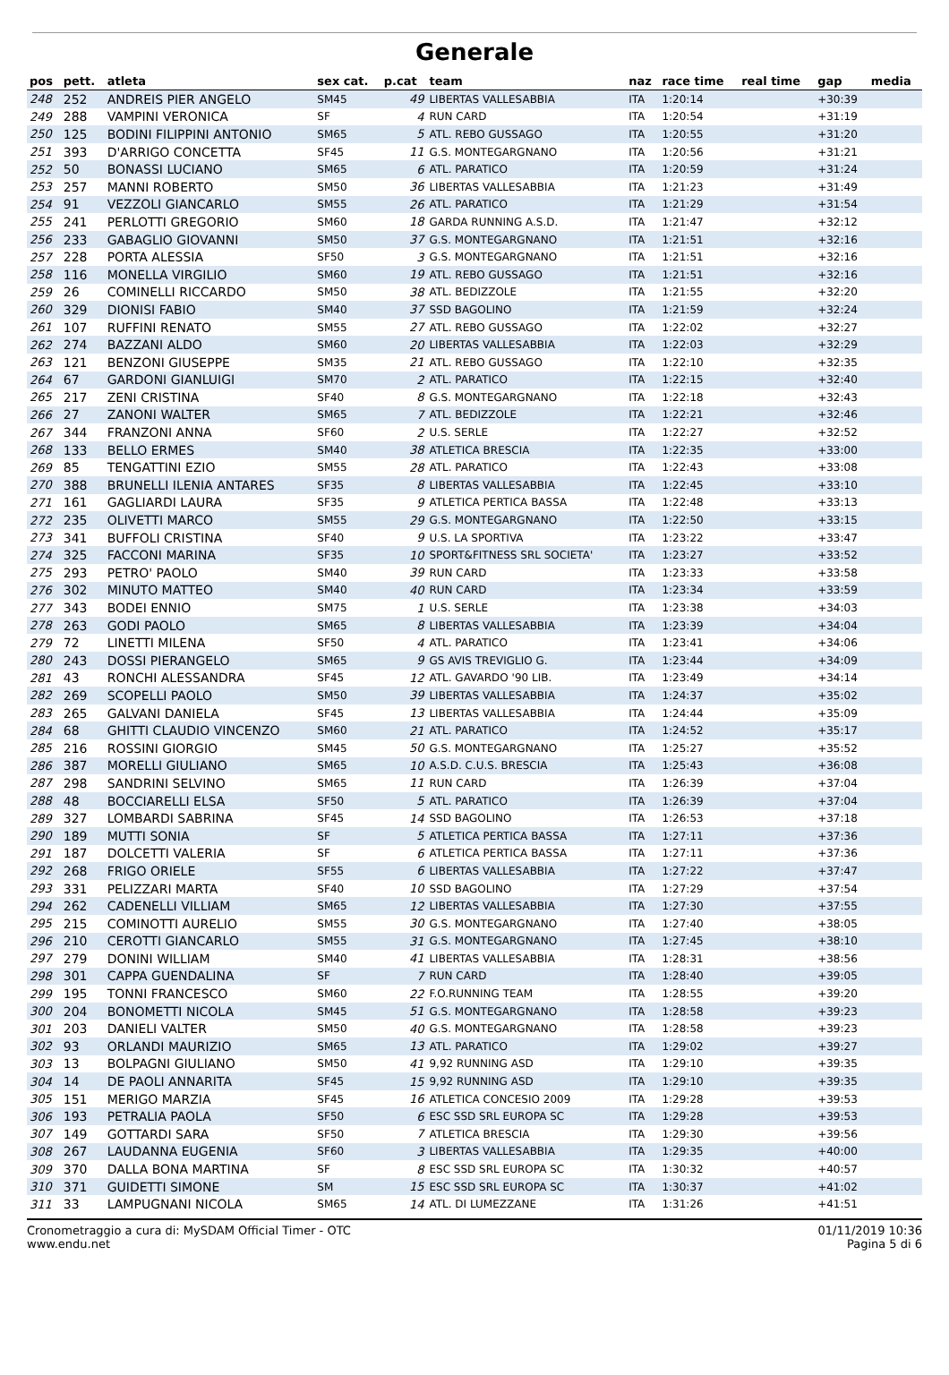Generale
| pos | pett. | atleta | sex cat. | p.cat | team | naz | race time | real time | gap | media |
| --- | --- | --- | --- | --- | --- | --- | --- | --- | --- | --- |
| 248 | 252 | ANDREIS PIER ANGELO | SM45 | 49 | LIBERTAS VALLESABBIA | ITA | 1:20:14 | | +30:39 | |
| 249 | 288 | VAMPINI VERONICA | SF | 4 | RUN CARD | ITA | 1:20:54 | | +31:19 | |
| 250 | 125 | BODINI FILIPPINI ANTONIO | SM65 | 5 | ATL. REBO GUSSAGO | ITA | 1:20:55 | | +31:20 | |
| 251 | 393 | D'ARRIGO CONCETTA | SF45 | 11 | G.S. MONTEGARGNANO | ITA | 1:20:56 | | +31:21 | |
| 252 | 50 | BONASSI LUCIANO | SM65 | 6 | ATL. PARATICO | ITA | 1:20:59 | | +31:24 | |
| 253 | 257 | MANNI ROBERTO | SM50 | 36 | LIBERTAS VALLESABBIA | ITA | 1:21:23 | | +31:49 | |
| 254 | 91 | VEZZOLI GIANCARLO | SM55 | 26 | ATL. PARATICO | ITA | 1:21:29 | | +31:54 | |
| 255 | 241 | PERLOTTI GREGORIO | SM60 | 18 | GARDA RUNNING A.S.D. | ITA | 1:21:47 | | +32:12 | |
| 256 | 233 | GABAGLIO GIOVANNI | SM50 | 37 | G.S. MONTEGARGNANO | ITA | 1:21:51 | | +32:16 | |
| 257 | 228 | PORTA ALESSIA | SF50 | 3 | G.S. MONTEGARGNANO | ITA | 1:21:51 | | +32:16 | |
| 258 | 116 | MONELLA VIRGILIO | SM60 | 19 | ATL. REBO GUSSAGO | ITA | 1:21:51 | | +32:16 | |
| 259 | 26 | COMINELLI RICCARDO | SM50 | 38 | ATL. BEDIZZOLE | ITA | 1:21:55 | | +32:20 | |
| 260 | 329 | DIONISI FABIO | SM40 | 37 | SSD BAGOLINO | ITA | 1:21:59 | | +32:24 | |
| 261 | 107 | RUFFINI RENATO | SM55 | 27 | ATL. REBO GUSSAGO | ITA | 1:22:02 | | +32:27 | |
| 262 | 274 | BAZZANI ALDO | SM60 | 20 | LIBERTAS VALLESABBIA | ITA | 1:22:03 | | +32:29 | |
| 263 | 121 | BENZONI GIUSEPPE | SM35 | 21 | ATL. REBO GUSSAGO | ITA | 1:22:10 | | +32:35 | |
| 264 | 67 | GARDONI GIANLUIGI | SM70 | 2 | ATL. PARATICO | ITA | 1:22:15 | | +32:40 | |
| 265 | 217 | ZENI CRISTINA | SF40 | 8 | G.S. MONTEGARGNANO | ITA | 1:22:18 | | +32:43 | |
| 266 | 27 | ZANONI WALTER | SM65 | 7 | ATL. BEDIZZOLE | ITA | 1:22:21 | | +32:46 | |
| 267 | 344 | FRANZONI ANNA | SF60 | 2 | U.S. SERLE | ITA | 1:22:27 | | +32:52 | |
| 268 | 133 | BELLO ERMES | SM40 | 38 | ATLETICA BRESCIA | ITA | 1:22:35 | | +33:00 | |
| 269 | 85 | TENGATTINI EZIO | SM55 | 28 | ATL. PARATICO | ITA | 1:22:43 | | +33:08 | |
| 270 | 388 | BRUNELLI ILENIA ANTARES | SF35 | 8 | LIBERTAS VALLESABBIA | ITA | 1:22:45 | | +33:10 | |
| 271 | 161 | GAGLIARDI LAURA | SF35 | 9 | ATLETICA PERTICA BASSA | ITA | 1:22:48 | | +33:13 | |
| 272 | 235 | OLIVETTI MARCO | SM55 | 29 | G.S. MONTEGARGNANO | ITA | 1:22:50 | | +33:15 | |
| 273 | 341 | BUFFOLI CRISTINA | SF40 | 9 | U.S. LA SPORTIVA | ITA | 1:23:22 | | +33:47 | |
| 274 | 325 | FACCONI MARINA | SF35 | 10 | SPORT&FITNESS SRL SOCIETA' | ITA | 1:23:27 | | +33:52 | |
| 275 | 293 | PETRO' PAOLO | SM40 | 39 | RUN CARD | ITA | 1:23:33 | | +33:58 | |
| 276 | 302 | MINUTO MATTEO | SM40 | 40 | RUN CARD | ITA | 1:23:34 | | +33:59 | |
| 277 | 343 | BODEI ENNIO | SM75 | 1 | U.S. SERLE | ITA | 1:23:38 | | +34:03 | |
| 278 | 263 | GODI PAOLO | SM65 | 8 | LIBERTAS VALLESABBIA | ITA | 1:23:39 | | +34:04 | |
| 279 | 72 | LINETTI MILENA | SF50 | 4 | ATL. PARATICO | ITA | 1:23:41 | | +34:06 | |
| 280 | 243 | DOSSI PIERANGELO | SM65 | 9 | GS AVIS TREVIGLIO G. | ITA | 1:23:44 | | +34:09 | |
| 281 | 43 | RONCHI ALESSANDRA | SF45 | 12 | ATL. GAVARDO '90 LIB. | ITA | 1:23:49 | | +34:14 | |
| 282 | 269 | SCOPELLI PAOLO | SM50 | 39 | LIBERTAS VALLESABBIA | ITA | 1:24:37 | | +35:02 | |
| 283 | 265 | GALVANI DANIELA | SF45 | 13 | LIBERTAS VALLESABBIA | ITA | 1:24:44 | | +35:09 | |
| 284 | 68 | GHITTI CLAUDIO VINCENZO | SM60 | 21 | ATL. PARATICO | ITA | 1:24:52 | | +35:17 | |
| 285 | 216 | ROSSINI GIORGIO | SM45 | 50 | G.S. MONTEGARGNANO | ITA | 1:25:27 | | +35:52 | |
| 286 | 387 | MORELLI GIULIANO | SM65 | 10 | A.S.D. C.U.S. BRESCIA | ITA | 1:25:43 | | +36:08 | |
| 287 | 298 | SANDRINI SELVINO | SM65 | 11 | RUN CARD | ITA | 1:26:39 | | +37:04 | |
| 288 | 48 | BOCCIARELLI ELSA | SF50 | 5 | ATL. PARATICO | ITA | 1:26:39 | | +37:04 | |
| 289 | 327 | LOMBARDI SABRINA | SF45 | 14 | SSD BAGOLINO | ITA | 1:26:53 | | +37:18 | |
| 290 | 189 | MUTTI SONIA | SF | 5 | ATLETICA PERTICA BASSA | ITA | 1:27:11 | | +37:36 | |
| 291 | 187 | DOLCETTI VALERIA | SF | 6 | ATLETICA PERTICA BASSA | ITA | 1:27:11 | | +37:36 | |
| 292 | 268 | FRIGO ORIELE | SF55 | 6 | LIBERTAS VALLESABBIA | ITA | 1:27:22 | | +37:47 | |
| 293 | 331 | PELIZZARI MARTA | SF40 | 10 | SSD BAGOLINO | ITA | 1:27:29 | | +37:54 | |
| 294 | 262 | CADENELLI VILLIAM | SM65 | 12 | LIBERTAS VALLESABBIA | ITA | 1:27:30 | | +37:55 | |
| 295 | 215 | COMINOTTI AURELIO | SM55 | 30 | G.S. MONTEGARGNANO | ITA | 1:27:40 | | +38:05 | |
| 296 | 210 | CEROTTI GIANCARLO | SM55 | 31 | G.S. MONTEGARGNANO | ITA | 1:27:45 | | +38:10 | |
| 297 | 279 | DONINI WILLIAM | SM40 | 41 | LIBERTAS VALLESABBIA | ITA | 1:28:31 | | +38:56 | |
| 298 | 301 | CAPPA GUENDALINA | SF | 7 | RUN CARD | ITA | 1:28:40 | | +39:05 | |
| 299 | 195 | TONNI FRANCESCO | SM60 | 22 | F.O.RUNNING TEAM | ITA | 1:28:55 | | +39:20 | |
| 300 | 204 | BONOMETTI NICOLA | SM45 | 51 | G.S. MONTEGARGNANO | ITA | 1:28:58 | | +39:23 | |
| 301 | 203 | DANIELI VALTER | SM50 | 40 | G.S. MONTEGARGNANO | ITA | 1:28:58 | | +39:23 | |
| 302 | 93 | ORLANDI MAURIZIO | SM65 | 13 | ATL. PARATICO | ITA | 1:29:02 | | +39:27 | |
| 303 | 13 | BOLPAGNI GIULIANO | SM50 | 41 | 9,92 RUNNING ASD | ITA | 1:29:10 | | +39:35 | |
| 304 | 14 | DE PAOLI ANNARITA | SF45 | 15 | 9,92 RUNNING ASD | ITA | 1:29:10 | | +39:35 | |
| 305 | 151 | MERIGO MARZIA | SF45 | 16 | ATLETICA CONCESIO 2009 | ITA | 1:29:28 | | +39:53 | |
| 306 | 193 | PETRALIA PAOLA | SF50 | 6 | ESC SSD SRL EUROPA SC | ITA | 1:29:28 | | +39:53 | |
| 307 | 149 | GOTTARDI SARA | SF50 | 7 | ATLETICA BRESCIA | ITA | 1:29:30 | | +39:56 | |
| 308 | 267 | LAUDANNA EUGENIA | SF60 | 3 | LIBERTAS VALLESABBIA | ITA | 1:29:35 | | +40:00 | |
| 309 | 370 | DALLA BONA MARTINA | SF | 8 | ESC SSD SRL EUROPA SC | ITA | 1:30:32 | | +40:57 | |
| 310 | 371 | GUIDETTI SIMONE | SM | 15 | ESC SSD SRL EUROPA SC | ITA | 1:30:37 | | +41:02 | |
| 311 | 33 | LAMPUGNANI NICOLA | SM65 | 14 | ATL. DI LUMEZZANE | ITA | 1:31:26 | | +41:51 | |
Cronometraggio a cura di: MySDAM Official Timer - OTC
www.endu.net
01/11/2019 10:36
Pagina 5 di 6